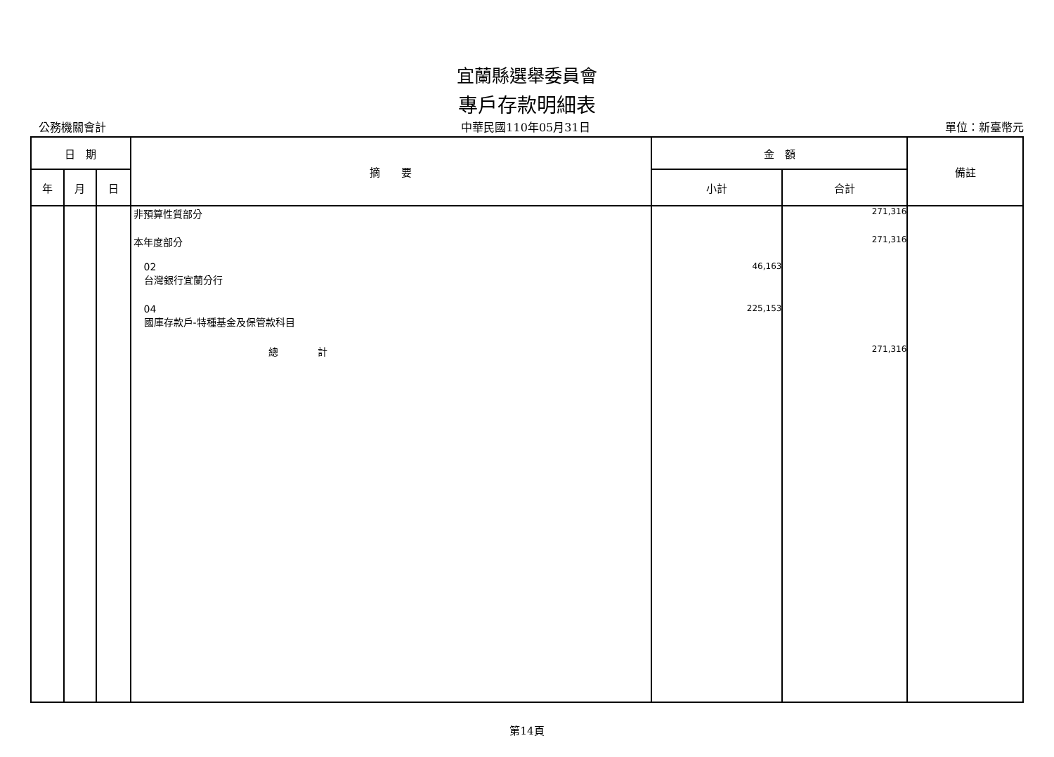宜蘭縣選舉委員會
專戶存款明細表
公務機關會計 中華民國110年05月31日 單位：新臺幣元
| 日 期 | | | 摘 要 | 金 額 | | 備註 |
| --- | --- | --- | --- | --- | --- | --- |
| 年 | 月 | 日 | | 小計 | 合計 | |
| | | | 非預算性質部分 本年度部分 02 台灣銀行宜蘭分行 04 國庫存款戶-特種基金及保管款科目 總 計 | 46,163 225,153 | 271,316 271,316 271,316 | |
第14頁